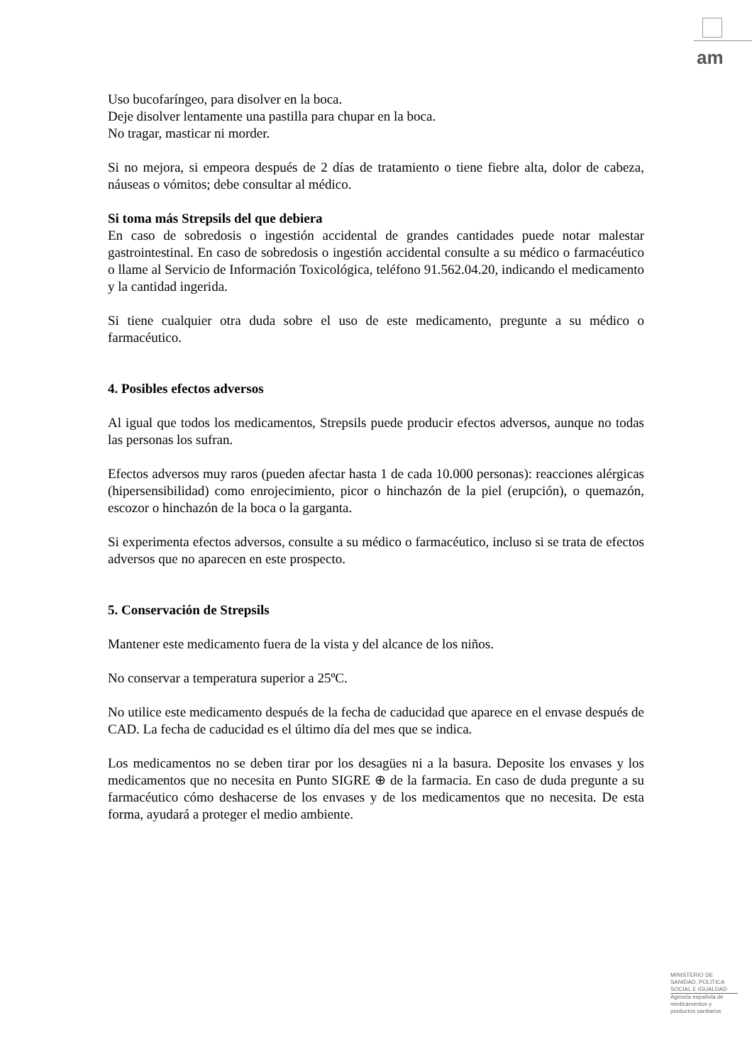am
Uso bucofaríngeo, para disolver en la boca.
Deje disolver lentamente una pastilla para chupar en la boca.
No tragar, masticar ni morder.
Si no mejora, si empeora después de 2 días de tratamiento o tiene fiebre alta, dolor de cabeza, náuseas o vómitos; debe consultar al médico.
Si toma más Strepsils del que debiera
En caso de sobredosis o ingestión accidental de grandes cantidades puede notar malestar gastrointestinal. En caso de sobredosis o ingestión accidental consulte a su médico o farmacéutico o llame al Servicio de Información Toxicológica, teléfono 91.562.04.20, indicando el medicamento y la cantidad ingerida.
Si tiene cualquier otra duda sobre el uso de este medicamento, pregunte a su médico o farmacéutico.
4. Posibles efectos adversos
Al igual que todos los medicamentos, Strepsils puede producir efectos adversos, aunque no todas las personas los sufran.
Efectos adversos muy raros (pueden afectar hasta 1 de cada 10.000 personas): reacciones alérgicas (hipersensibilidad) como enrojecimiento, picor o hinchazón de la piel (erupción), o quemazón, escozor o hinchazón de la boca o la garganta.
Si experimenta efectos adversos, consulte a su médico o farmacéutico, incluso si se trata de efectos adversos que no aparecen en este prospecto.
5. Conservación de Strepsils
Mantener este medicamento fuera de la vista y del alcance de los niños.
No conservar a temperatura superior a 25ºC.
No utilice este medicamento después de la fecha de caducidad que aparece en el envase después de CAD. La fecha de caducidad es el último día del mes que se indica.
Los medicamentos no se deben tirar por los desagües ni a la basura. Deposite los envases y los medicamentos que no necesita en Punto SIGRE ⊕ de la farmacia. En caso de duda pregunte a su farmacéutico cómo deshacerse de los envases y de los medicamentos que no necesita. De esta forma, ayudará a proteger el medio ambiente.
MINISTERIO DE
SANIDAD, POLITICA
SOCIAL E IGUALDAD
Agencia española de
medicamentos y
productos sanitarios